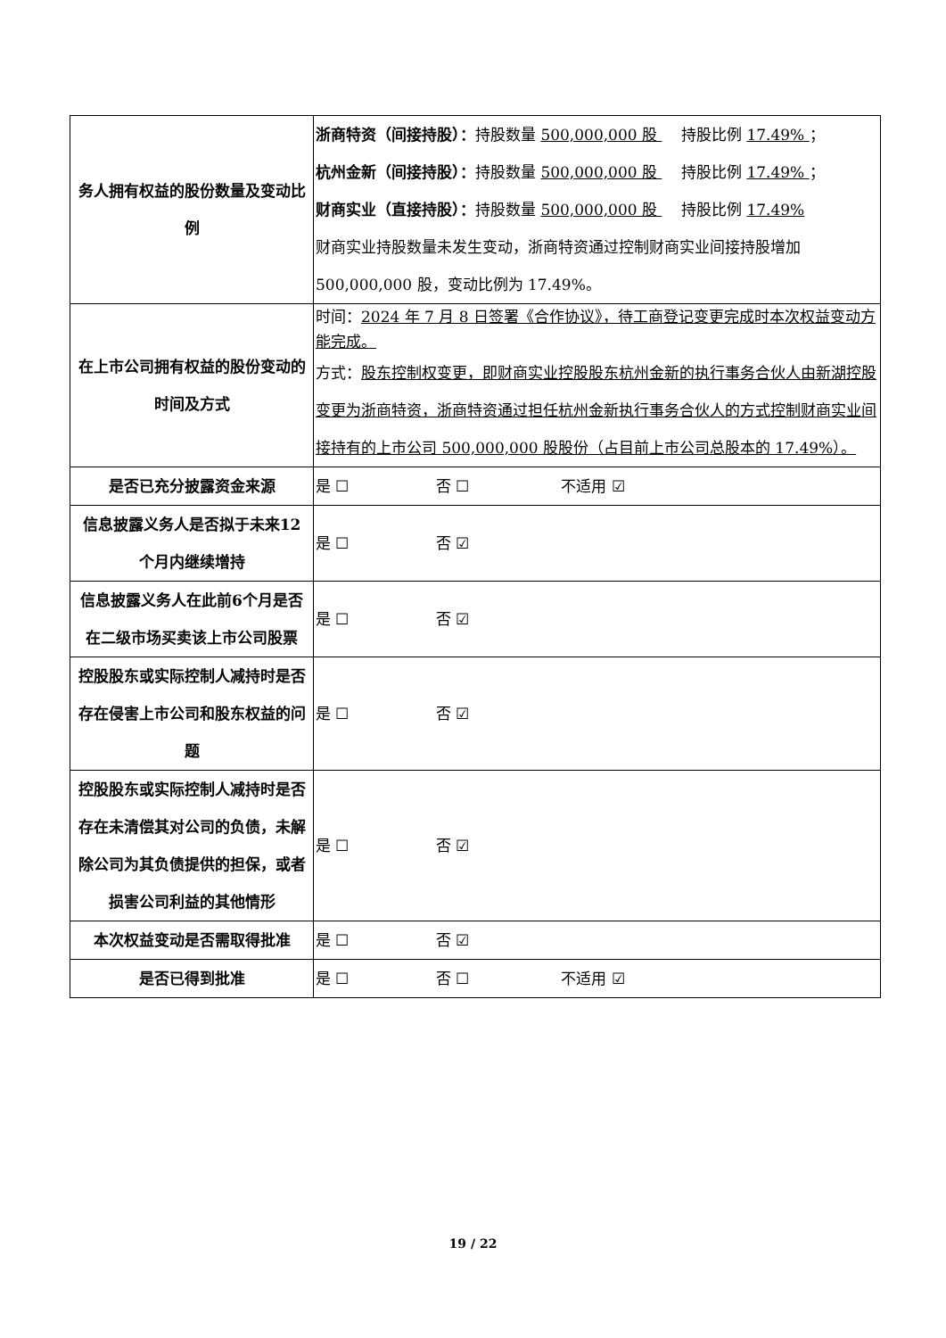| 务人拥有权益的股份数量及变动比例 | 浙商特资（间接持股）： 持股数量 500,000,000 股 持股比例 17.49% ； 杭州金新（间接持股）： 持股数量 500,000,000 股 持股比例 17.49% ； 财商实业（直接持股）： 持股数量 500,000,000 股 持股比例 17.49% 财商实业持股数量未发生变动，浙商特资通过控制财商实业间接持股增加500,000,000 股，变动比例为 17.49%。 |
| 在上市公司拥有权益的股份变动的时间及方式 | 时间： 2024 年 7 月 8 日签署《合作协议》，待工商登记变更完成时本次权益变动方能完成。 方式： 股东控制权变更，即财商实业控股股东杭州金新的执行事务合伙人由新湖控股变更为浙商特资，浙商特资通过担任杭州金新执行事务合伙人的方式控制财商实业间接持有的上市公司 500,000,000 股股份（占目前上市公司总股本的 17.49%）。 |
| 是否已充分披露资金来源 | 是 ☐ 否 ☐ 不适用 ☑ |
| 信息披露义务人是否拟于未来12个月内继续增持 | 是 ☐ 否 ☑ |
| 信息披露义务人在此前6个月是否在二级市场买卖该上市公司股票 | 是 ☐ 否 ☑ |
| 控股股东或实际控制人减持时是否存在侵害上市公司和股东权益的问题 | 是 ☐ 否 ☑ |
| 控股股东或实际控制人减持时是否存在未清偿其对公司的负债，未解除公司为其负债提供的担保，或者损害公司利益的其他情形 | 是 ☐ 否 ☑ |
| 本次权益变动是否需取得批准 | 是 ☐ 否 ☑ |
| 是否已得到批准 | 是 ☐ 否 ☐ 不适用 ☑ |
19 / 22